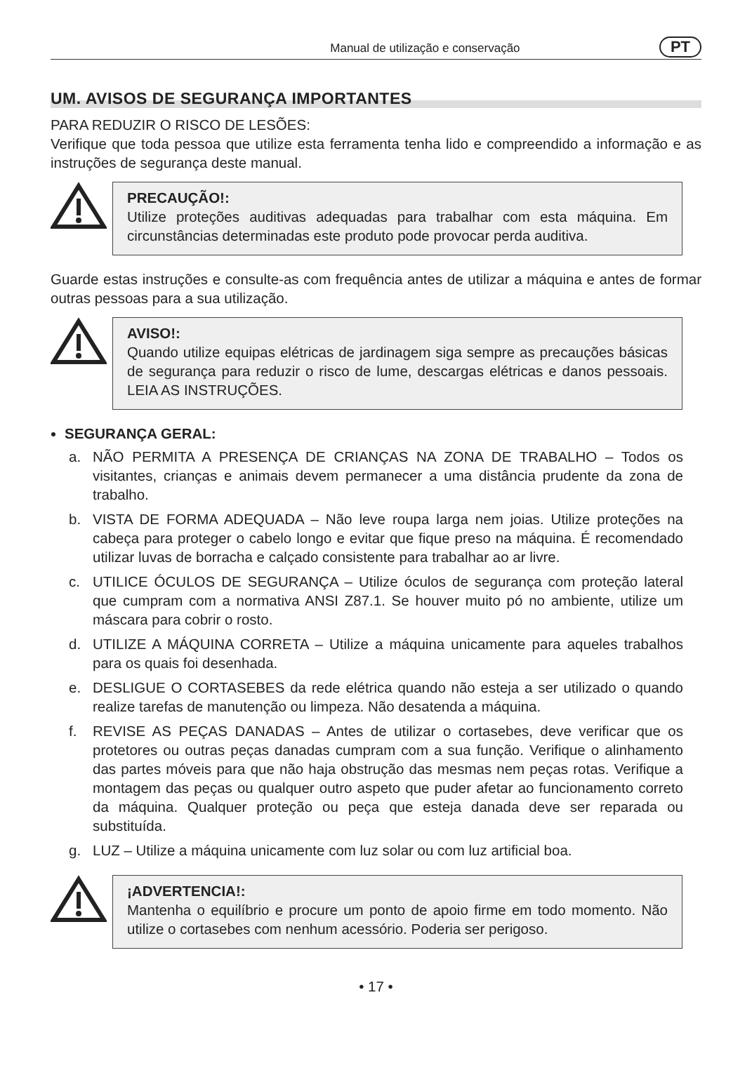Manual de utilização e conservação
PT
UM. AVISOS DE SEGURANÇA IMPORTANTES
PARA REDUZIR O RISCO DE LESÕES:
Verifique que toda pessoa que utilize esta ferramenta tenha lido e compreendido a informação e as instruções de segurança deste manual.
PRECAUÇÃO!:
Utilize proteções auditivas adequadas para trabalhar com esta máquina. Em circunstâncias determinadas este produto pode provocar perda auditiva.
Guarde estas instruções e consulte-as com frequência antes de utilizar a máquina e antes de formar outras pessoas para a sua utilização.
AVISO!:
Quando utilize equipas elétricas de jardinagem siga sempre as precauções básicas de segurança para reduzir o risco de lume, descargas elétricas e danos pessoais. LEIA AS INSTRUÇÕES.
SEGURANÇA GERAL:
a. NÃO PERMITA A PRESENÇA DE CRIANÇAS NA ZONA DE TRABALHO – Todos os visitantes, crianças e animais devem permanecer a uma distância prudente da zona de trabalho.
b. VISTA DE FORMA ADEQUADA – Não leve roupa larga nem joias. Utilize proteções na cabeça para proteger o cabelo longo e evitar que fique preso na máquina. É recomendado utilizar luvas de borracha e calçado consistente para trabalhar ao ar livre.
c. UTILICE ÓCULOS DE SEGURANÇA – Utilize óculos de segurança com proteção lateral que cumpram com a normativa ANSI Z87.1. Se houver muito pó no ambiente, utilize um máscara para cobrir o rosto.
d. UTILIZE A MÁQUINA CORRETA – Utilize a máquina unicamente para aqueles trabalhos para os quais foi desenhada.
e. DESLIGUE O CORTASEBES da rede elétrica quando não esteja a ser utilizado o quando realize tarefas de manutenção ou limpeza. Não desatenda a máquina.
f. REVISE AS PEÇAS DANADAS – Antes de utilizar o cortasebes, deve verificar que os protetores ou outras peças danadas cumpram com a sua função. Verifique o alinhamento das partes móveis para que não haja obstrução das mesmas nem peças rotas. Verifique a montagem das peças ou qualquer outro aspeto que puder afetar ao funcionamento correto da máquina. Qualquer proteção ou peça que esteja danada deve ser reparada ou substituída.
g. LUZ – Utilize a máquina unicamente com luz solar ou com luz artificial boa.
¡ADVERTENCIA!:
Mantenha o equilíbrio e procure um ponto de apoio firme em todo momento. Não utilize o cortasebes com nenhum acessório. Poderia ser perigoso.
• 17 •